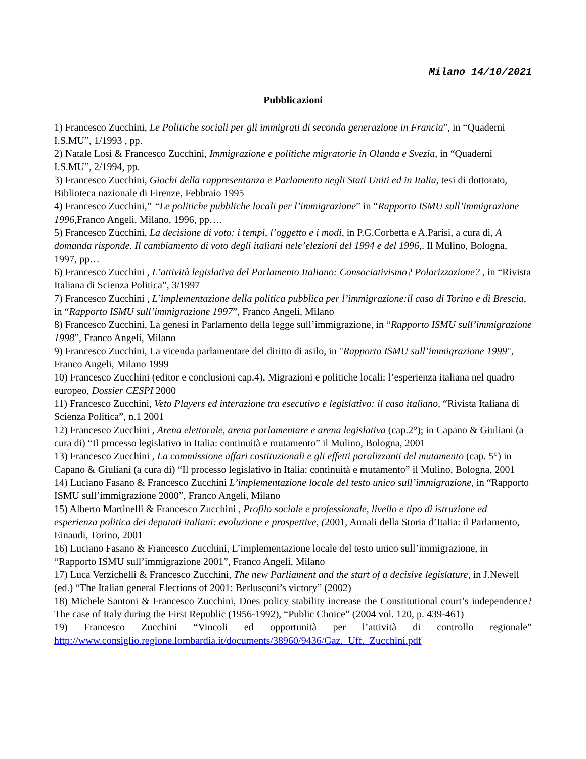Milano 14/10/2021
Pubblicazioni
1) Francesco Zucchini, Le Politiche sociali per gli immigrati di seconda generazione in Francia", in “Quaderni I.S.MU”, 1/1993 , pp.
2) Natale Losi & Francesco Zucchini, Immigrazione e politiche migratorie in Olanda e Svezia, in “Quaderni I.S.MU”, 2/1994, pp.
3) Francesco Zucchini, Giochi della rappresentanza e Parlamento negli Stati Uniti ed in Italia, tesi di dottorato, Biblioteca nazionale di Firenze, Febbraio 1995
4) Francesco Zucchini,” “Le politiche pubbliche locali per l’immigrazione” in “Rapporto ISMU sull’immigrazione 1996, Franco Angeli, Milano, 1996, pp….
5) Francesco Zucchini, La decisione di voto: i tempi, l’oggetto e i modi, in P.G.Corbetta e A.Parisi, a cura di, A domanda risponde. Il cambiamento di voto degli italiani nele’elezioni del 1994 e del 1996,. Il Mulino, Bologna, 1997, pp…
6) Francesco Zucchini , L’attività legislativa del Parlamento Italiano: Consociativismo? Polarizzazione? , in “Rivista Italiana di Scienza Politica”, 3/1997
7) Francesco Zucchini , L’implementazione della politica pubblica per l’immigrazione:il caso di Torino e di Brescia, in “Rapporto ISMU sull’immigrazione 1997”, Franco Angeli, Milano
8) Francesco Zucchini, La genesi in Parlamento della legge sull’immigrazione, in “Rapporto ISMU sull’immigrazione 1998”, Franco Angeli, Milano
9) Francesco Zucchini, La vicenda parlamentare del diritto di asilo, in "Rapporto ISMU sull’immigrazione 1999", Franco Angeli, Milano 1999
10) Francesco Zucchini (editor e conclusioni cap.4), Migrazioni e politiche locali: l’esperienza italiana nel quadro europeo, Dossier CESPI 2000
11) Francesco Zucchini, Veto Players ed interazione tra esecutivo e legislativo: il caso italiano, “Rivista Italiana di Scienza Politica”, n.1 2001
12) Francesco Zucchini , Arena elettorale, arena parlamentare e arena legislativa (cap.2°); in Capano & Giuliani (a cura di) “Il processo legislativo in Italia: continuità e mutamento” il Mulino, Bologna, 2001
13) Francesco Zucchini , La commissione affari costituzionali e gli effetti paralizzanti del mutamento (cap. 5°) in Capano & Giuliani (a cura di) “Il processo legislativo in Italia: continuità e mutamento” il Mulino, Bologna, 2001
14) Luciano Fasano & Francesco Zucchini L’implementazione locale del testo unico sull’immigrazione, in “Rapporto ISMU sull’immigrazione 2000”, Franco Angeli, Milano
15) Alberto Martinelli & Francesco Zucchini , Profilo sociale e professionale, livello e tipo di istruzione ed esperienza politica dei deputati italiani: evoluzione e prospettive, (2001, Annali della Storia d’Italia: il Parlamento, Einaudi, Torino, 2001
16) Luciano Fasano & Francesco Zucchini, L’implementazione locale del testo unico sull’immigrazione, in “Rapporto ISMU sull’immigrazione 2001”, Franco Angeli, Milano
17) Luca Verzichelli & Francesco Zucchini, The new Parliament and the start of a decisive legislature, in J.Newell (ed.) “The Italian general Elections of 2001: Berlusconi’s victory” (2002)
18) Michele Santoni & Francesco Zucchini, Does policy stability increase the Constitutional court’s independence? The case of Italy during the First Republic (1956-1992), “Public Choice” (2004 vol. 120, p. 439-461)
19) Francesco Zucchini “Vincoli ed opportunità per l’attività di controllo regionale” http://www.consiglio.regione.lombardia.it/documents/38960/9436/Gaz._Uff._Zucchini.pdf